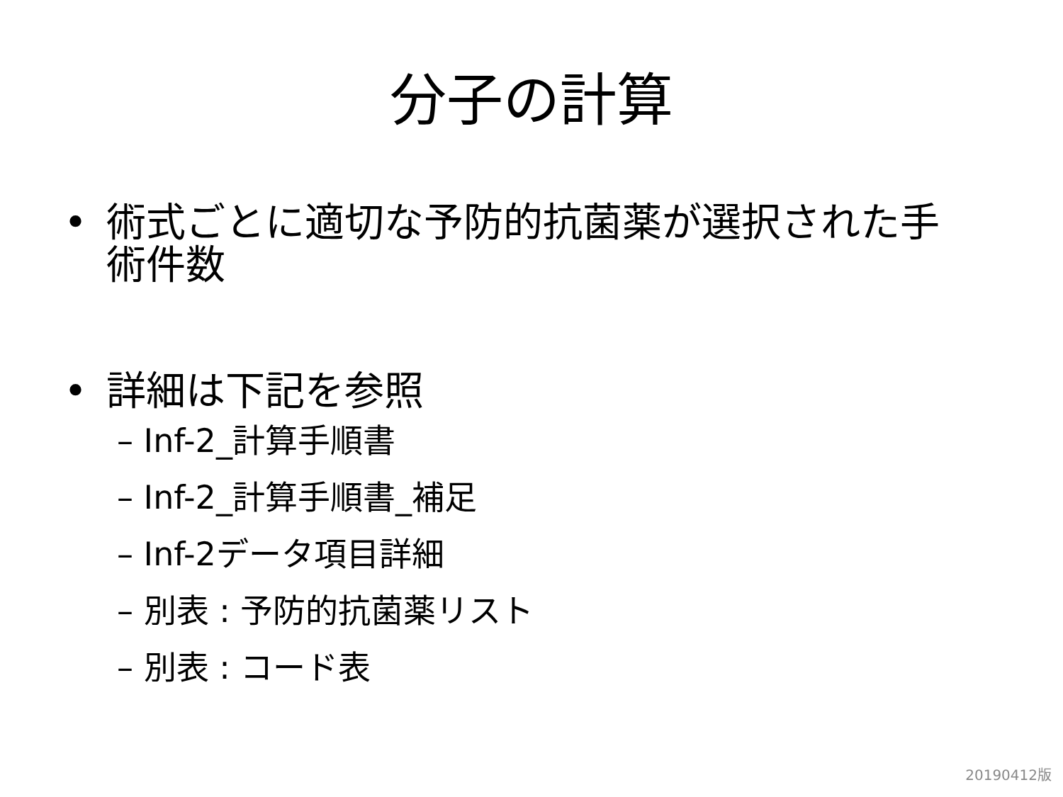分子の計算
• 術式ごとに適切な予防的抗菌薬が選択された手術件数
• 詳細は下記を参照
– Inf-2_計算手順書
– Inf-2_計算手順書_補足
– Inf-2データ項目詳細
– 別表 : 予防的抗菌薬リスト
– 別表 : コード表
20190412版